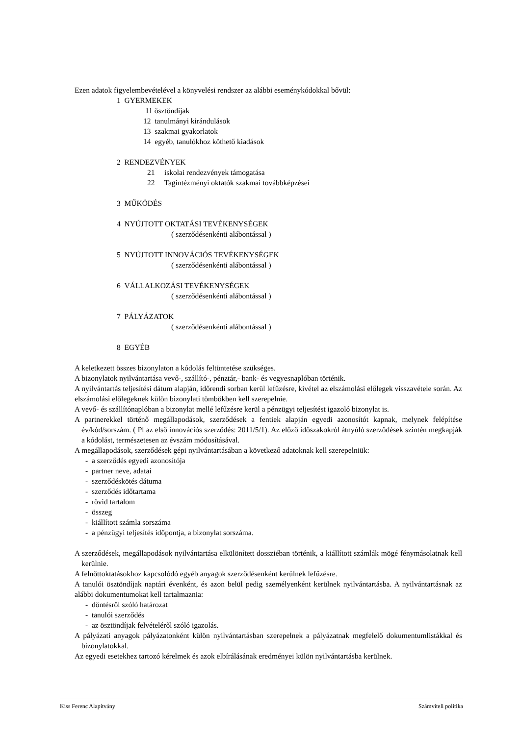Ezen adatok figyelembevételével a könyvelési rendszer az alábbi eseménykódokkal bővül:
1 GYERMEKEK
11 ösztöndíjak
12 tanulmányi kirándulások
13 szakmai gyakorlatok
14 egyéb, tanulókhoz köthető kiadások
2 RENDEZVÉNYEK
21 iskolai rendezvények támogatása
22 Tagintézményi oktatók szakmai továbbképzései
3 MŰKÖDÉS
4 NYÚJTOTT OKTATÁSI TEVÉKENYSÉGEK
( szerződésenkénti alábontással )
5 NYÚJTOTT INNOVÁCIÓS TEVÉKENYSÉGEK
( szerződésenkénti alábontással )
6 VÁLLALKOZÁSI TEVÉKENYSÉGEK
( szerződésenkénti alábontással )
7 PÁLYÁZATOK
( szerződésenkénti alábontással )
8 EGYÉB
A keletkezett összes bizonylaton a kódolás feltüntetése szükséges.
A bizonylatok nyilvántartása vevő-, szállító-, pénztár,- bank- és vegyesnaplóban történik.
A nyilvántartás teljesítési dátum alapján, időrendi sorban kerül lefűzésre, kivétel az elszámolási előlegek visszavétele során. Az elszámolási előlegeknek külön bizonylati tömbökben kell szerepelnie.
A vevő- és szállítónaplóban a bizonylat mellé lefűzésre kerül a pénzügyi teljesítést igazoló bizonylat is.
A partnerekkel történő megállapodások, szerződések a fentiek alapján egyedi azonosítót kapnak, melynek felépítése év/kód/sorszám. ( Pl az első innovációs szerződés: 2011/5/1). Az előző időszakokról átnyúló szerződések szintén megkapják a kódolást, természetesen az évszám módosításával.
A megállapodások, szerződések gépi nyilvántartásában a következő adatoknak kell szerepelniük:
- a szerződés egyedi azonosítója
- partner neve, adatai
- szerződéskötés dátuma
- szerződés időtartama
- rövid tartalom
- összeg
- kiállított számla sorszáma
- a pénzügyi teljesítés időpontja, a bizonylat sorszáma.
A szerződések, megállapodások nyilvántartása elkülönített dossziéban történik, a kiállított számlák mögé fénymásolatnak kell kerülnie.
A felnőttoktatásokhoz kapcsolódó egyéb anyagok szerződésenként kerülnek lefűzésre.
A tanulói ösztöndíjak naptári évenként, és azon belül pedig személyenként kerülnek nyilvántartásba. A nyilvántartásnak az alábbi dokumentumokat kell tartalmaznia:
- döntésről szóló határozat
- tanulói szerződés
- az ösztöndíjak felvételéről szóló igazolás.
A pályázati anyagok pályázatonként külön nyilvántartásban szerepelnek a pályázatnak megfelelő dokumentumlistákkal és bizonylatokkal.
Az egyedi esetekhez tartozó kérelmek és azok elbírálásának eredményei külön nyilvántartásba kerülnek.
Kiss Ferenc Alapítvány Számviteli politika